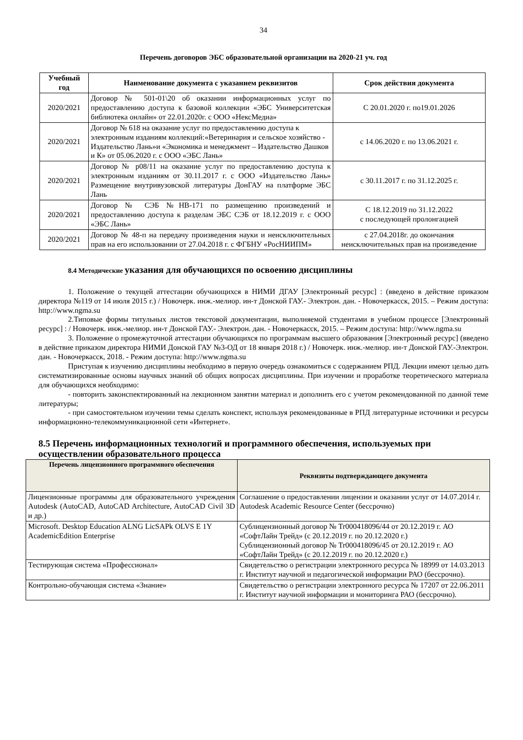34
Перечень договоров ЭБС образовательной организации на 2020-21 уч. год
| Учебный год | Наименование документа с указанием реквизитов | Срок действия документа |
| --- | --- | --- |
| 2020/2021 | Договор № 501-01\20 об оказании информационных услуг по предоставлению доступа к базовой коллекции «ЭБС Университетская библиотека онлайн» от 22.01.2020г. с ООО «НексМедиа» | С 20.01.2020 г. по19.01.2026 |
| 2020/2021 | Договор № 618 на оказание услуг по предоставлению доступа к электронным изданиям коллекций:«Ветеринария и сельское хозяйство - Издательство Лань»и «Экономика и менеджмент – Издательство Дашков и К» от 05.06.2020 г. с ООО «ЭБС Лань» | с 14.06.2020 г. по 13.06.2021 г. |
| 2020/2021 | Договор № р08/11 на оказание услуг по предоставлению доступа к электронным изданиям от 30.11.2017 г. с ООО «Издательство Лань» Размещение внутривузовской литературы ДонГАУ на платформе ЭБС Лань | с 30.11.2017 г. по 31.12.2025 г. |
| 2020/2021 | Договор № СЭБ №НВ-171 по размещению произведений и предоставлению доступа к разделам ЭБС СЭБ от 18.12.2019 г. с ООО «ЭБС Лань» | С 18.12.2019 по 31.12.2022 с последующей пролонгацией |
| 2020/2021 | Договор № 48-п на передачу произведения науки и неисключительных прав на его использовании от 27.04.2018 г. с ФГБНУ «РосНИИПМ» | с 27.04.2018г. до окончания неисключительных прав на произведение |
8.4 Методические указания для обучающихся по освоению дисциплины
1. Положение о текущей аттестации обучающихся в НИМИ ДГАУ [Электронный ресурс] : (введено в действие приказом директора №119 от 14 июля 2015 г.) / Новочерк. инж.-мелиор. ин-т Донской ГАУ.- Электрон. дан. - Новочеркасск, 2015. – Режим доступа: http://www.ngma.su
2.Типовые формы титульных листов текстовой документации, выполняемой студентами в учебном процессе [Электронный ресурс] : / Новочерк. инж.-мелиор. ин-т Донской ГАУ.- Электрон. дан. - Новочеркасск, 2015. – Режим доступа: http://www.ngma.su
3. Положение о промежуточной аттестации обучающихся по программам высшего образования [Электронный ресурс] (введено в действие приказом директора НИМИ Донской ГАУ №3-ОД от 18 января 2018 г.) / Новочерк. инж.-мелиор. ин-т Донской ГАУ.-Электрон. дан. - Новочеркасск, 2018. - Режим доступа: http://www.ngma.su
Приступая к изучению дисциплины необходимо в первую очередь ознакомиться с содержанием РПД. Лекции имеют целью дать систематизированные основы научных знаний об общих вопросах дисциплины. При изучении и проработке теоретического материала для обучающихся необходимо:
- повторить законспектированный на лекционном занятии материал и дополнить его с учетом рекомендованной по данной теме литературы;
- при самостоятельном изучении темы сделать конспект, используя рекомендованные в РПД литературные источники и ресурсы информационно-телекоммуникационной сети «Интернет».
8.5 Перечень информационных технологий и программного обеспечения, используемых при осуществлении образовательного процесса
| Перечень лицензионного программного обеспечения | Реквизиты подтверждающего документа |
| --- | --- |
| Лицензионные программы для образовательного учреждения Autodesk (AutoCAD, AutoCAD Architecture, AutoCAD Civil 3D и др.) | Соглашение о предоставлении лицензии и оказании услуг от 14.07.2014 г. Autodesk Academic Resource Center (бессрочно) |
| Microsoft. Desktop Education ALNG LicSAPk OLVS E 1Y AcademicEdition Enterprise | Сублицензионный договор № Tr000418096/44 от 20.12.2019 г. АО «СофтЛайн Трейд» (с 20.12.2019 г. по 20.12.2020 г.) Сублицензионный договор № Tr000418096/45 от 20.12.2019 г. АО «СофтЛайн Трейд» (с 20.12.2019 г. по 20.12.2020 г.) |
| Тестирующая система «Профессионал» | Свидетельство о регистрации электронного ресурса № 18999 от 14.03.2013 г. Институт научной и педагогической информации РАО (бессрочно). |
| Контрольно-обучающая система «Знание» | Свидетельство о регистрации электронного ресурса № 17207 от 22.06.2011 г. Институт научной информации и мониторинга РАО (бессрочно). |